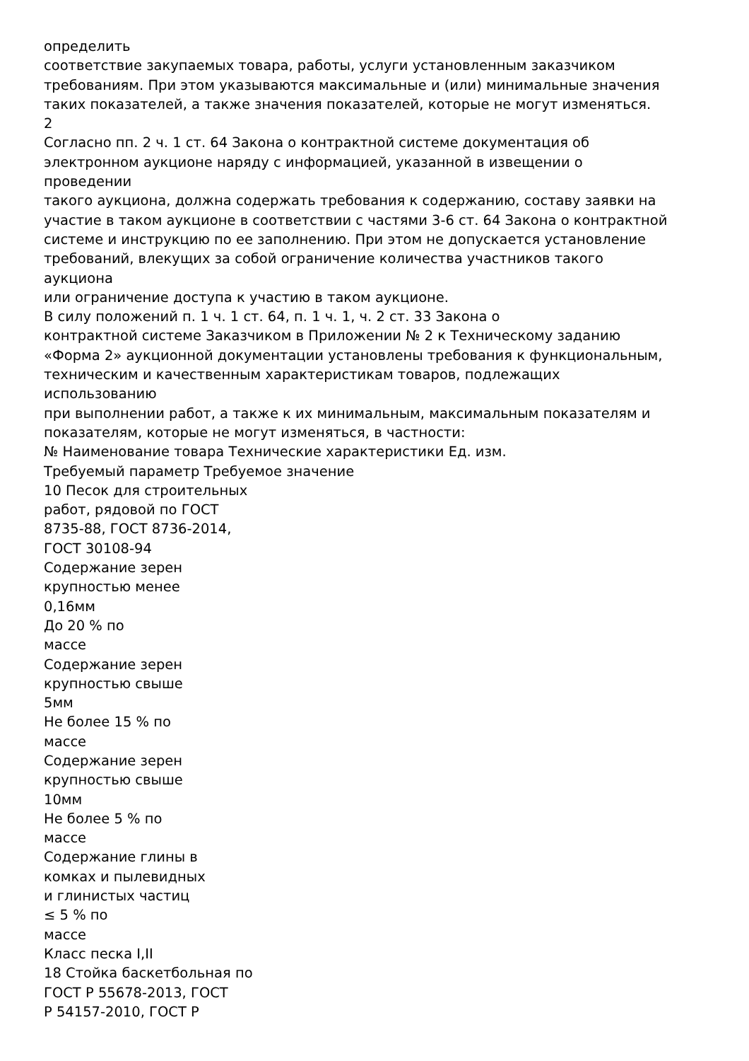определить
соответствие закупаемых товара, работы, услуги установленным заказчиком
требованиям. При этом указываются максимальные и (или) минимальные значения
таких показателей, а также значения показателей, которые не могут изменяться.
2
Согласно пп. 2 ч. 1 ст. 64 Закона о контрактной системе документация об
электронном аукционе наряду с информацией, указанной в извещении о
проведении
такого аукциона, должна содержать требования к содержанию, составу заявки на
участие в таком аукционе в соответствии с частями 3-6 ст. 64 Закона о контрактной
системе и инструкцию по ее заполнению. При этом не допускается установление
требований, влекущих за собой ограничение количества участников такого
аукциона
или ограничение доступа к участию в таком аукционе.
В силу положений п. 1 ч. 1 ст. 64, п. 1 ч. 1, ч. 2 ст. 33 Закона о
контрактной системе Заказчиком в Приложении № 2 к Техническому заданию
«Форма 2» аукционной документации установлены требования к функциональным,
техническим и качественным характеристикам товаров, подлежащих
использованию
при выполнении работ, а также к их минимальным, максимальным показателям и
показателям, которые не могут изменяться, в частности:
№ Наименование товара Технические характеристики Ед. изм.
Требуемый параметр Требуемое значение
10 Песок для строительных
работ, рядовой по ГОСТ
8735-88, ГОСТ 8736-2014,
ГОСТ 30108-94
Содержание зерен
крупностью менее
0,16мм
До 20 % по
массе
Содержание зерен
крупностью свыше
5мм
Не более 15 % по
массе
Содержание зерен
крупностью свыше
10мм
Не более 5 % по
массе
Содержание глины в
комках и пылевидных
и глинистых частиц
≤ 5 % по
массе
Класс песка I,II
18 Стойка баскетбольная по
ГОСТ Р 55678-2013, ГОСТ
Р 54157-2010, ГОСТ Р